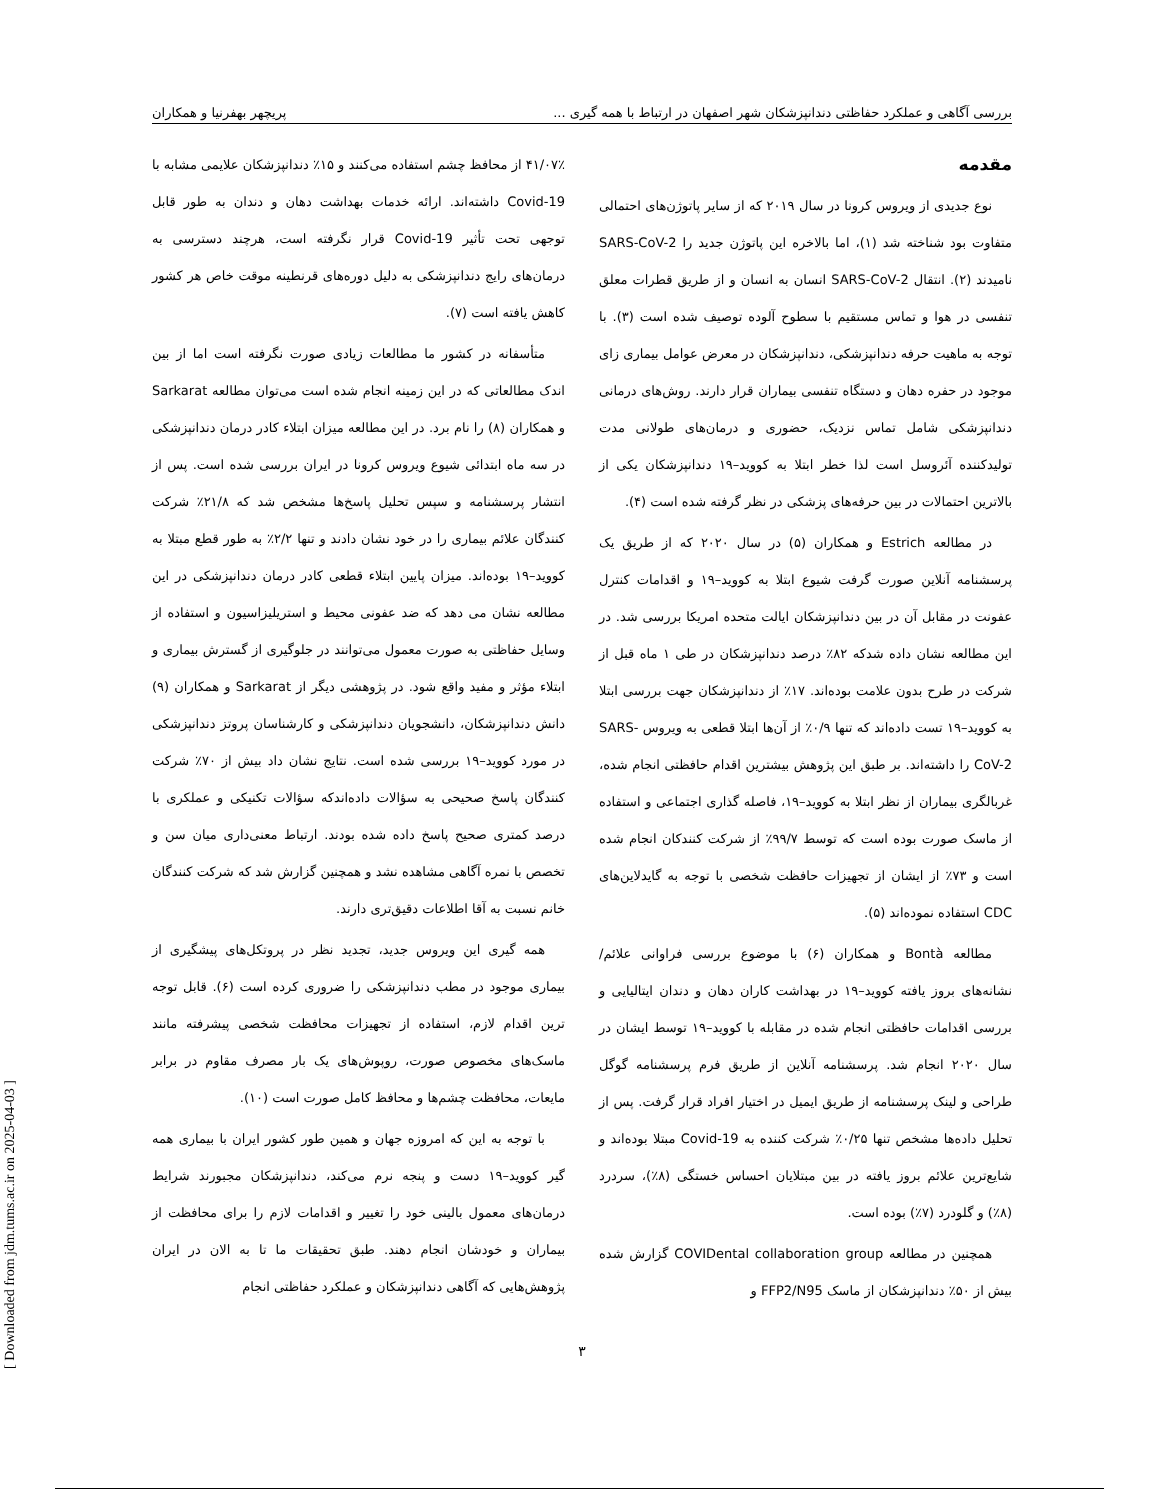بررسی آگاهی و عملکرد حفاظتی دندانپزشکان شهر اصفهان در ارتباط با همه گیری ... پریچهر بهفرنیا و همکاران
مقدمه
نوع جدیدی از ویروس کرونا در سال ۲۰۱۹ که از سایر پاتوژن‌های احتمالی متفاوت بود شناخته شد (۱)، اما بالاخره این پاتوژن جدید را SARS-CoV-2 نامیدند (۲). انتقال SARS-CoV-2 انسان به انسان و از طریق قطرات معلق تنفسی در هوا و تماس مستقیم با سطوح آلوده توصیف شده است (۳). با توجه به ماهیت حرفه دندانپزشکی، دندانپزشکان در معرض عوامل بیماری زای موجود در حفره دهان و دستگاه تنفسی بیماران قرار دارند. روش‌های درمانی دندانپزشکی شامل تماس نزدیک، حضوری و درمان‌های طولانی مدت تولیدکننده آئروسل است لذا خطر ابتلا به کووید–۱۹ دندانپزشکان یکی از بالاترین احتمالات در بین حرفه‌های پزشکی در نظر گرفته شده است (۴).
در مطالعه Estrich و همکاران (۵) در سال ۲۰۲۰ که از طریق یک پرسشنامه آنلاین صورت گرفت شیوع ابتلا به کووید–۱۹ و اقدامات کنترل عفونت در مقابل آن در بین دندانپزشکان ایالت متحده امریکا بررسی شد. در این مطالعه نشان داده شدکه ۸۲٪ درصد دندانپزشکان در طی ۱ ماه قبل از شرکت در طرح بدون علامت بوده‌اند. ۱۷٪ از دندانپزشکان جهت بررسی ابتلا به کووید–۱۹ تست داده‌اند که تنها ۰/۹٪ از آن‌ها ابتلا قطعی به ویروس SARS-CoV-2 را داشته‌اند. بر طبق این پژوهش بیشترین اقدام حافظتی انجام شده، غربالگری بیماران از نظر ابتلا به کووید–۱۹، فاصله گذاری اجتماعی و استفاده از ماسک صورت بوده است که توسط ۹۹/۷٪ از شرکت کنندکان انجام شده است و ۷۳٪ از ایشان از تجهیزات حافظت شخصی با توجه به گایدلاین‌های CDC استفاده نموده‌اند (۵).
مطالعه Bontà و همکاران (۶) با موضوع بررسی فراوانی علائم/ نشانه‌های بروز یافته کووید–۱۹ در بهداشت کاران دهان و دندان ایتالیایی و بررسی اقدامات حافظتی انجام شده در مقابله با کووید–۱۹ توسط ایشان در سال ۲۰۲۰ انجام شد. پرسشنامه آنلاین از طریق فرم پرسشنامه گوگل طراحی و لینک پرسشنامه از طریق ایمیل در اختیار افراد قرار گرفت. پس از تحلیل داده‌ها مشخص تنها ۰/۲۵٪ شرکت کننده به Covid-19 مبتلا بوده‌اند و شایع‌ترین علائم بروز یافته در بین مبتلایان احساس خستگی (۸٪)، سردرد (۸٪) و گلودرد (۷٪) بوده است.
همچنین در مطالعه COVIDental collaboration group گزارش شده بیش از ۵۰٪ دندانپزشکان از ماسک FFP2/N95 و
۴۱/۰۷٪ از محافظ چشم استفاده می‌کنند و ۱۵٪ دندانپزشکان علایمی مشابه با Covid-19 داشته‌اند. ارائه خدمات بهداشت دهان و دندان به طور قابل توجهی تحت تأثیر Covid-19 قرار نگرفته است، هرچند دسترسی به درمان‌های رایج دندانپزشکی به دلیل دوره‌های قرنطینه موقت خاص هر کشور کاهش یافته است (۷).
متأسفانه در کشور ما مطالعات زیادی صورت نگرفته است اما از بین اندک مطالعاتی که در این زمینه انجام شده است می‌توان مطالعه Sarkarat و همکاران (۸) را نام برد. در این مطالعه میزان ابتلاء کادر درمان دندانپزشکی در سه ماه ابتدائی شیوع ویروس کرونا در ایران بررسی شده است. پس از انتشار پرسشنامه و سپس تحلیل پاسخ‌ها مشخص شد که ۲۱/۸٪ شرکت کنندگان علائم بیماری را در خود نشان دادند و تنها ۲/۲٪ به طور قطع مبتلا به کووید–۱۹ بوده‌اند. میزان پایین ابتلاء قطعی کادر درمان دندانپزشکی در این مطالعه نشان می دهد که ضد عفونی محیط و استریلیزاسیون و استفاده از وسایل حفاظتی به صورت معمول می‌توانند در جلوگیری از گسترش بیماری و ابتلاء مؤثر و مفید واقع شود. در پژوهشی دیگر از Sarkarat و همکاران (۹) دانش دندانپزشکان، دانشجویان دندانپزشکی و کارشناسان پروتز دندانپزشکی در مورد کووید–۱۹ بررسی شده است. نتایج نشان داد بیش از ۷۰٪ شرکت کنندگان پاسخ صحیحی به سؤالات داده‌اندکه سؤالات تکنیکی و عملکری با درصد کمتری صحیح پاسخ داده شده بودند. ارتباط معنی‌داری میان سن و تخصص با نمره آگاهی مشاهده نشد و همچنین گزارش شد که شرکت کنندگان خانم نسبت به آقا اطلاعات دقیق‌تری دارند.
همه گیری این ویروس جدید، تجدید نظر در پروتکل‌های پیشگیری از بیماری موجود در مطب دندانپزشکی را ضروری کرده است (۶). قابل توجه ترین اقدام لازم، استفاده از تجهیزات محافظت شخصی پیشرفته مانند ماسک‌های مخصوص صورت، روپوش‌های یک بار مصرف مقاوم در برابر مایعات، محافظت چشم‌ها و محافظ کامل صورت است (۱۰).
با توجه به این که امروزه جهان و همین طور کشور ایران با بیماری همه گیر کووید–۱۹ دست و پنجه نرم می‌کند، دندانپزشکان مجبورند شرایط درمان‌های معمول بالینی خود را تغییر و اقدامات لازم را برای محافظت از بیماران و خودشان انجام دهند. طبق تحقیقات ما تا به الان در ایران پژوهش‌هایی که آگاهی دندانپزشکان و عملکرد حفاظتی انجام
۳
[ Downloaded from jdm.tums.ac.ir on 2025-04-03 ]